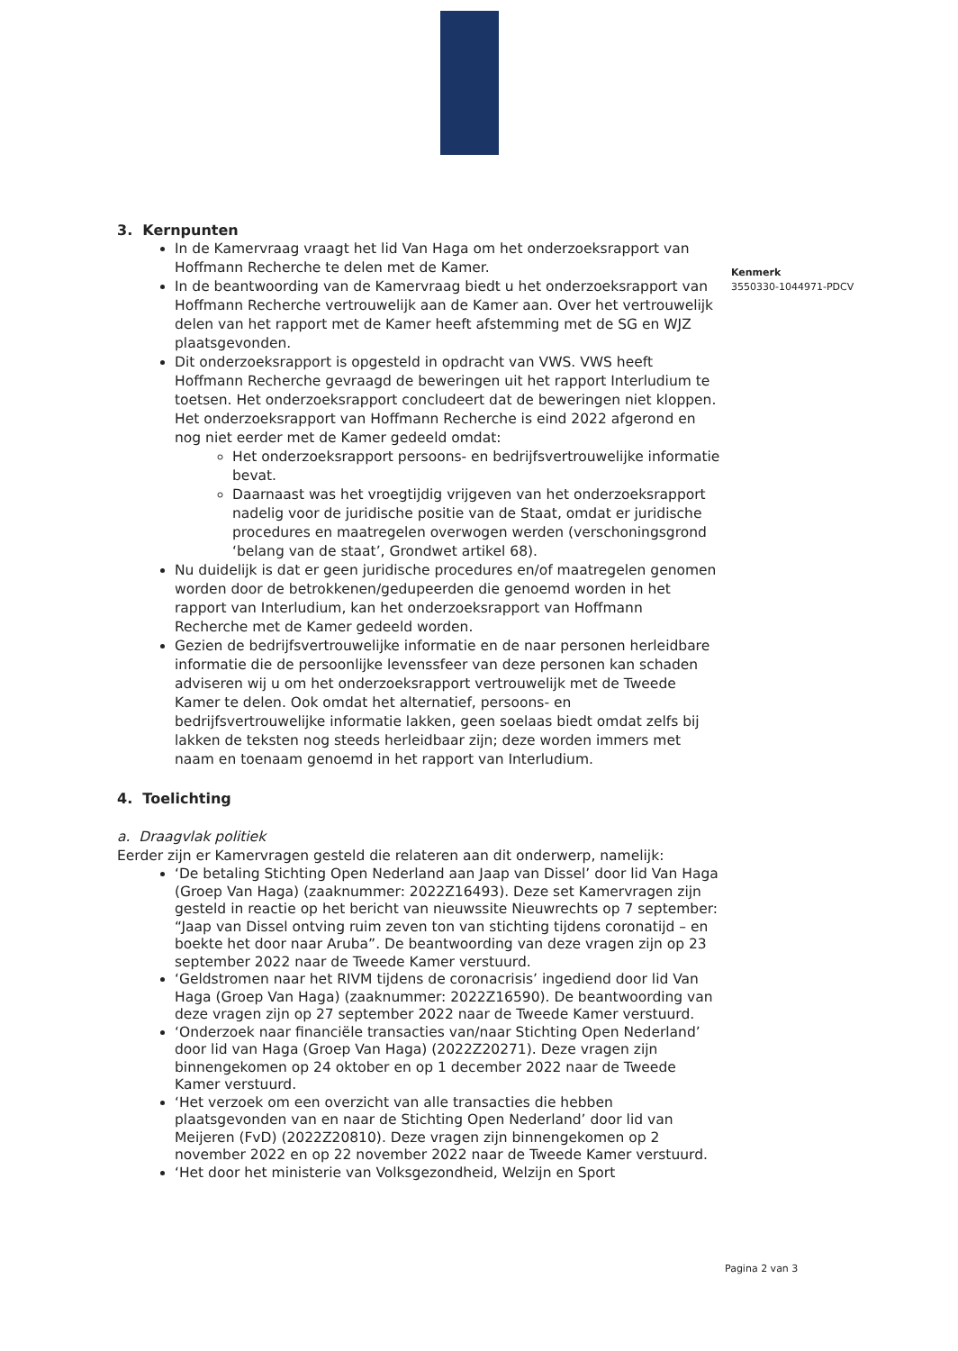Kenmerk
3550330-1044971-PDCV
3. Kernpunten
In de Kamervraag vraagt het lid Van Haga om het onderzoeksrapport van Hoffmann Recherche te delen met de Kamer.
In de beantwoording van de Kamervraag biedt u het onderzoeksrapport van Hoffmann Recherche vertrouwelijk aan de Kamer aan. Over het vertrouwelijk delen van het rapport met de Kamer heeft afstemming met de SG en WJZ plaatsgevonden.
Dit onderzoeksrapport is opgesteld in opdracht van VWS. VWS heeft Hoffmann Recherche gevraagd de beweringen uit het rapport Interludium te toetsen. Het onderzoeksrapport concludeert dat de beweringen niet kloppen. Het onderzoeksrapport van Hoffmann Recherche is eind 2022 afgerond en nog niet eerder met de Kamer gedeeld omdat:
Het onderzoeksrapport persoons- en bedrijfsvertrouwelijke informatie bevat.
Daarnaast was het vroegtijdig vrijgeven van het onderzoeksrapport nadelig voor de juridische positie van de Staat, omdat er juridische procedures en maatregelen overwogen werden (verschoningsgrond ‘belang van de staat’, Grondwet artikel 68).
Nu duidelijk is dat er geen juridische procedures en/of maatregelen genomen worden door de betrokkenen/gedupeerden die genoemd worden in het rapport van Interludium, kan het onderzoeksrapport van Hoffmann Recherche met de Kamer gedeeld worden.
Gezien de bedrijfsvertrouwelijke informatie en de naar personen herleidbare informatie die de persoonlijke levenssfeer van deze personen kan schaden adviseren wij u om het onderzoeksrapport vertrouwelijk met de Tweede Kamer te delen. Ook omdat het alternatief, persoons- en bedrijfsvertrouwelijke informatie lakken, geen soelaas biedt omdat zelfs bij lakken de teksten nog steeds herleidbaar zijn; deze worden immers met naam en toenaam genoemd in het rapport van Interludium.
4. Toelichting
a. Draagvlak politiek
Eerder zijn er Kamervragen gesteld die relateren aan dit onderwerp, namelijk:
‘De betaling Stichting Open Nederland aan Jaap van Dissel’ door lid Van Haga (Groep Van Haga) (zaaknummer: 2022Z16493). Deze set Kamervragen zijn gesteld in reactie op het bericht van nieuwssite Nieuwrechts op 7 september: “Jaap van Dissel ontving ruim zeven ton van stichting tijdens coronatijd – en boekte het door naar Aruba”. De beantwoording van deze vragen zijn op 23 september 2022 naar de Tweede Kamer verstuurd.
‘Geldstromen naar het RIVM tijdens de coronacrisis’ ingediend door lid Van Haga (Groep Van Haga) (zaaknummer: 2022Z16590). De beantwoording van deze vragen zijn op 27 september 2022 naar de Tweede Kamer verstuurd.
‘Onderzoek naar financiële transacties van/naar Stichting Open Nederland’ door lid van Haga (Groep Van Haga) (2022Z20271). Deze vragen zijn binnengekomen op 24 oktober en op 1 december 2022 naar de Tweede Kamer verstuurd.
‘Het verzoek om een overzicht van alle transacties die hebben plaatsgevonden van en naar de Stichting Open Nederland’ door lid van Meijeren (FvD) (2022Z20810). Deze vragen zijn binnengekomen op 2 november 2022 en op 22 november 2022 naar de Tweede Kamer verstuurd.
‘Het door het ministerie van Volksgezondheid, Welzijn en Sport
Pagina 2 van 3